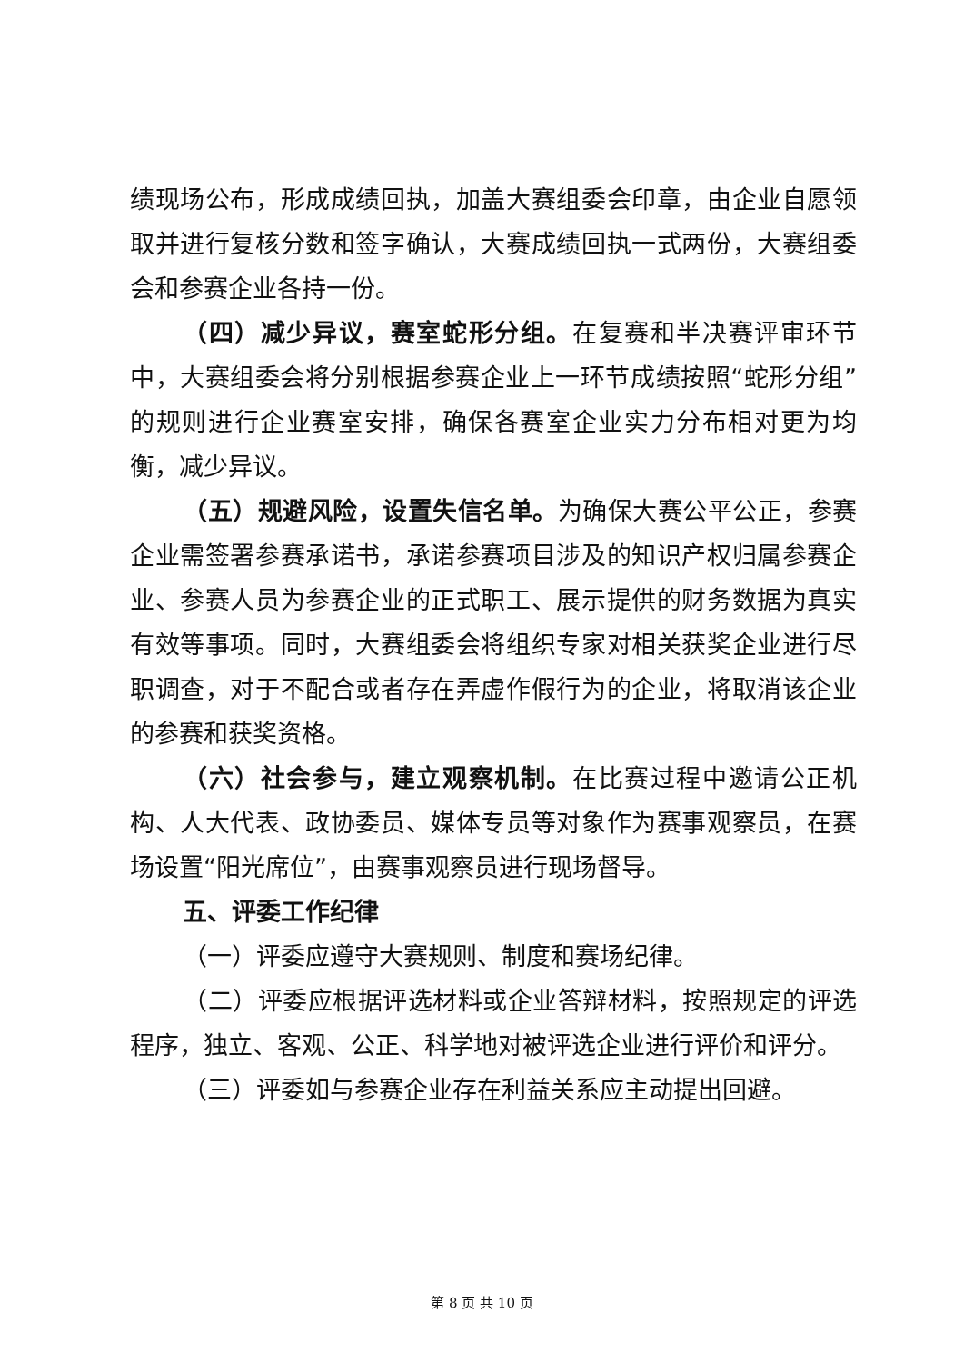绩现场公布，形成成绩回执，加盖大赛组委会印章，由企业自愿领取并进行复核分数和签字确认，大赛成绩回执一式两份，大赛组委会和参赛企业各持一份。
（四）减少异议，赛室蛇形分组。在复赛和半决赛评审环节中，大赛组委会将分别根据参赛企业上一环节成绩按照“蛇形分组”的规则进行企业赛室安排，确保各赛室企业实力分布相对更为均衡，减少异议。
（五）规避风险，设置失信名单。为确保大赛公平公正，参赛企业需签署参赛承诺书，承诺参赛项目涉及的知识产权归属参赛企业、参赛人员为参赛企业的正式职工、展示提供的财务数据为真实有效等事项。同时，大赛组委会将组织专家对相关获奖企业进行尽职调查，对于不配合或者存在弄虚作假行为的企业，将取消该企业的参赛和获奖资格。
（六）社会参与，建立观察机制。在比赛过程中邀请公正机构、人大代表、政协委员、媒体专员等对象作为赛事观察员，在赛场设置“阳光席位”，由赛事观察员进行现场督导。
五、评委工作纪律
（一）评委应遵守大赛规则、制度和赛场纪律。
（二）评委应根据评选材料或企业答辩材料，按照规定的评选程序，独立、客观、公正、科学地对被评选企业进行评价和评分。
（三）评委如与参赛企业存在利益关系应主动提出回避。
第 8 页 共 10 页